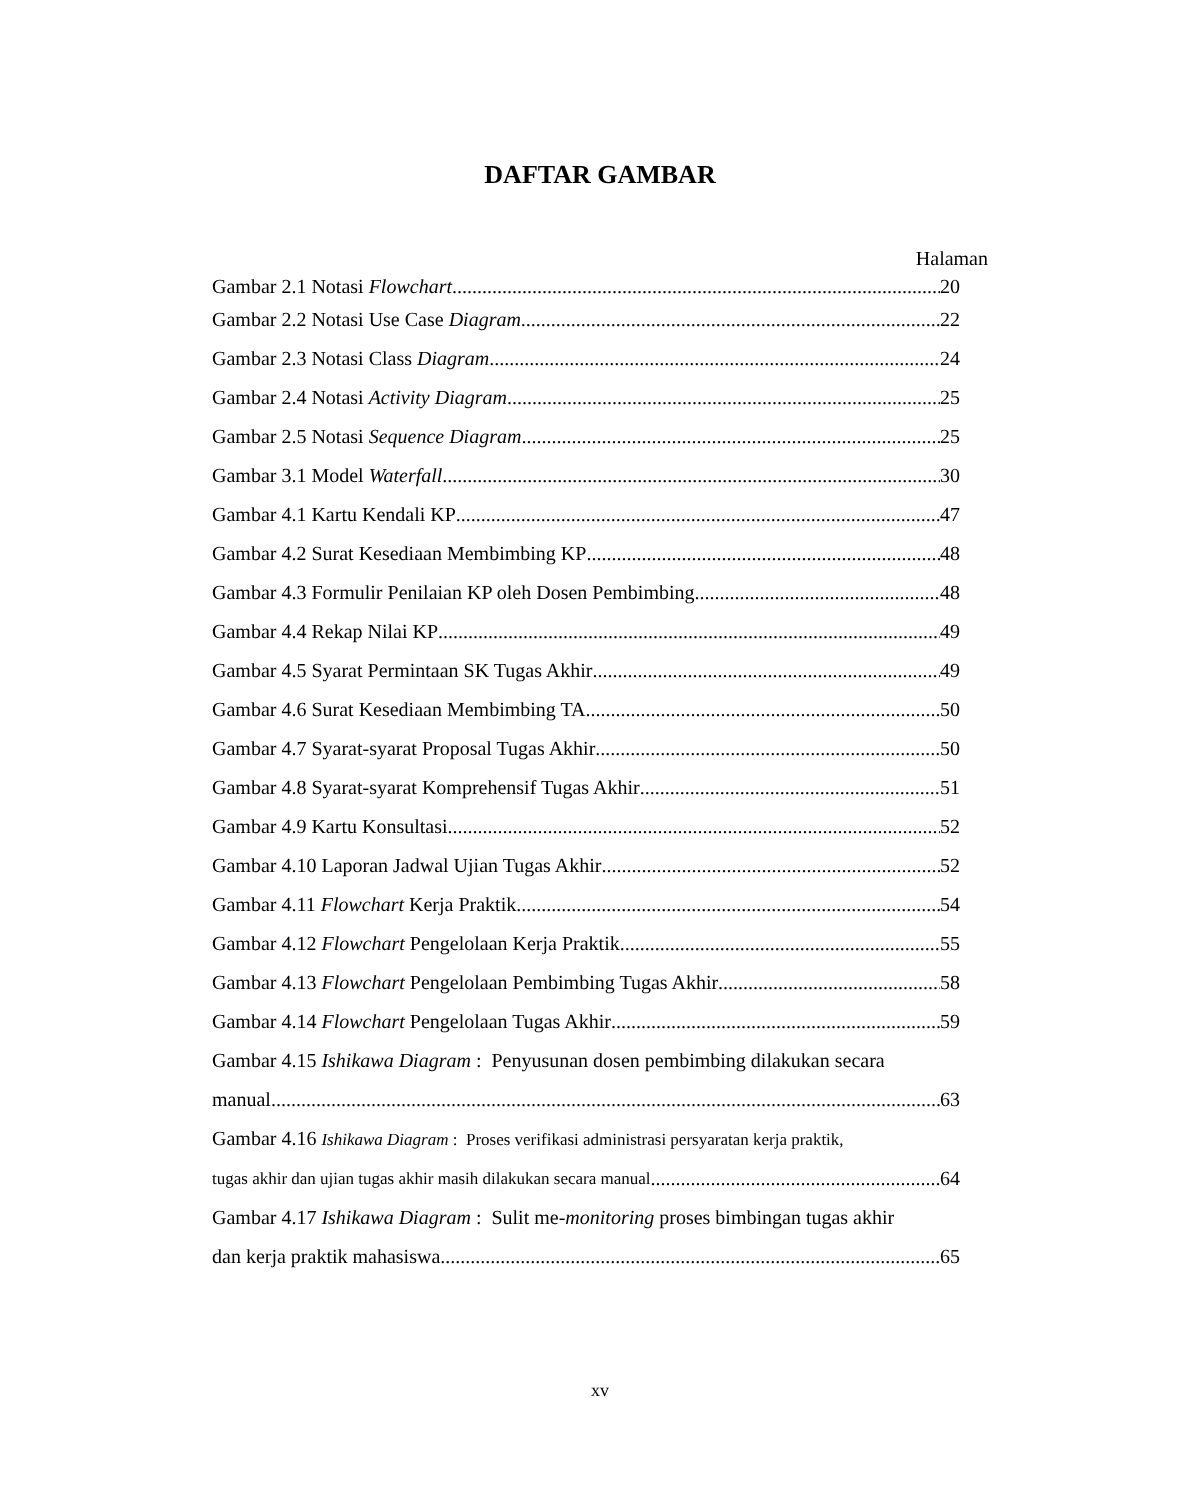DAFTAR GAMBAR
Halaman
Gambar 2.1 Notasi Flowchart 20
Gambar 2.2 Notasi Use Case Diagram 22
Gambar 2.3 Notasi Class Diagram 24
Gambar 2.4 Notasi Activity Diagram 25
Gambar 2.5 Notasi Sequence Diagram 25
Gambar 3.1 Model Waterfall 30
Gambar 4.1 Kartu Kendali KP 47
Gambar 4.2 Surat Kesediaan Membimbing KP 48
Gambar 4.3 Formulir Penilaian KP oleh Dosen Pembimbing 48
Gambar 4.4 Rekap Nilai KP 49
Gambar 4.5 Syarat Permintaan SK Tugas Akhir 49
Gambar 4.6 Surat Kesediaan Membimbing TA 50
Gambar 4.7 Syarat-syarat Proposal Tugas Akhir 50
Gambar 4.8 Syarat-syarat Komprehensif Tugas Akhir 51
Gambar 4.9 Kartu Konsultasi 52
Gambar 4.10 Laporan Jadwal Ujian Tugas Akhir 52
Gambar 4.11 Flowchart Kerja Praktik 54
Gambar 4.12 Flowchart Pengelolaan Kerja Praktik 55
Gambar 4.13 Flowchart Pengelolaan Pembimbing Tugas Akhir 58
Gambar 4.14 Flowchart Pengelolaan Tugas Akhir 59
Gambar 4.15 Ishikawa Diagram : Penyusunan dosen pembimbing dilakukan secara
manual 63
Gambar 4.16 Ishikawa Diagram : Proses verifikasi administrasi persyaratan kerja praktik,
tugas akhir dan ujian tugas akhir masih dilakukan secara manual 64
Gambar 4.17 Ishikawa Diagram : Sulit me-monitoring proses bimbingan tugas akhir
dan kerja praktik mahasiswa 65
xv